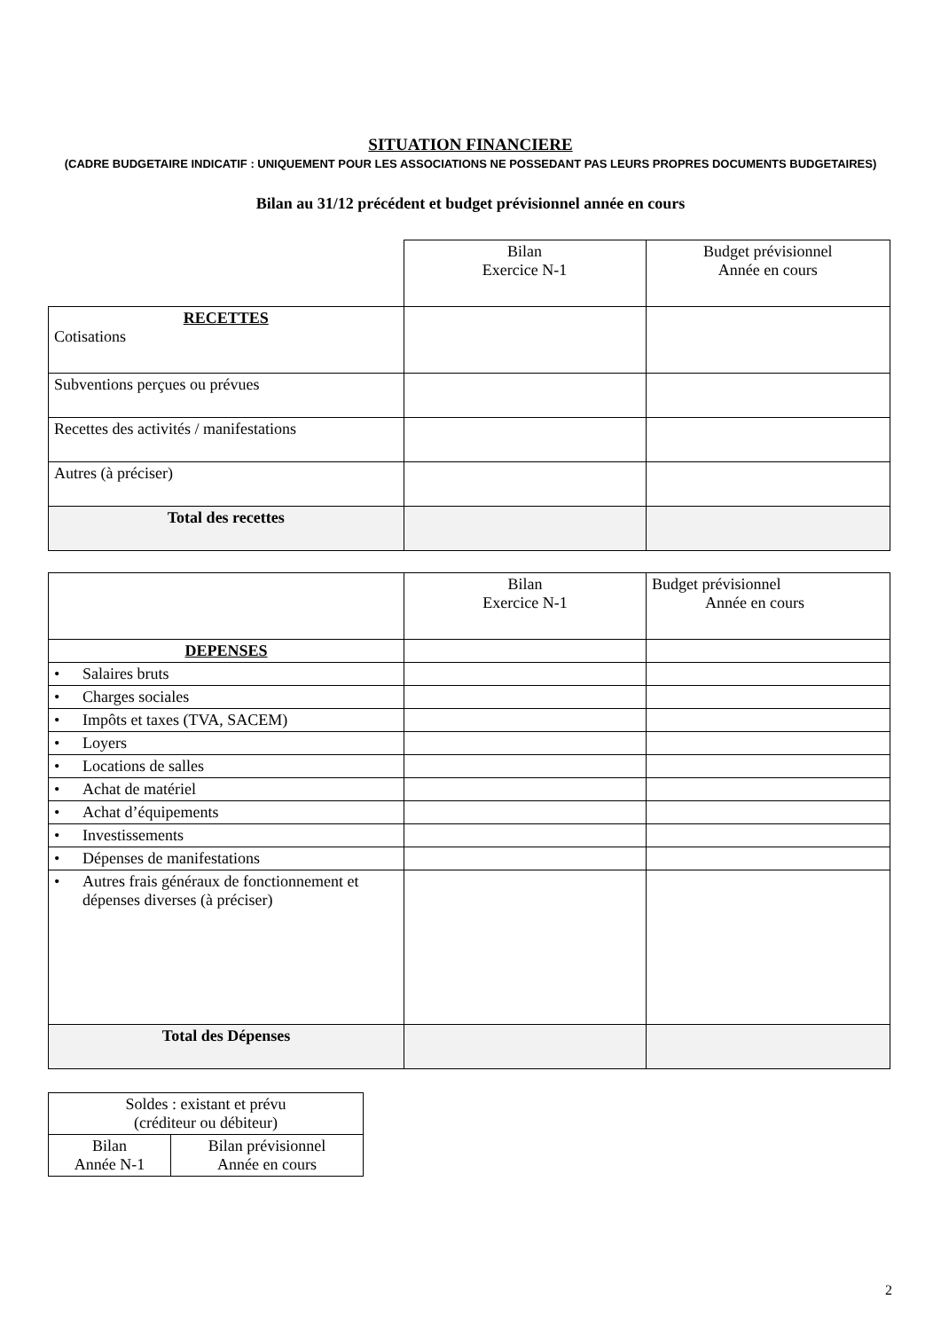SITUATION FINANCIERE
(CADRE BUDGETAIRE INDICATIF : UNIQUEMENT POUR LES ASSOCIATIONS NE POSSEDANT PAS LEURS PROPRES DOCUMENTS BUDGETAIRES)
Bilan au 31/12 précédent et budget prévisionnel année en cours
| | Bilan Exercice N-1 | Budget prévisionnel Année en cours |
| RECETTES Cotisations | | |
| Subventions perçues ou prévues | | |
| Recettes des activités / manifestations | | |
| Autres (à préciser) | | |
| Total des recettes | | |
| | Bilan Exercice N-1 | Budget prévisionnel Année en cours |
| DEPENSES | | |
| • Salaires bruts | | |
| • Charges sociales | | |
| • Impôts et taxes (TVA, SACEM) | | |
| • Loyers | | |
| • Locations de salles | | |
| • Achat de matériel | | |
| • Achat d’équipements | | |
| • Investissements | | |
| • Dépenses de manifestations | | |
| • Autres frais généraux de fonctionnement et dépenses diverses (à préciser) | | |
| Total des Dépenses | | |
| Soldes : existant et prévu (créditeur ou débiteur) | |
| Bilan Année N-1 | Bilan prévisionnel Année en cours |
2